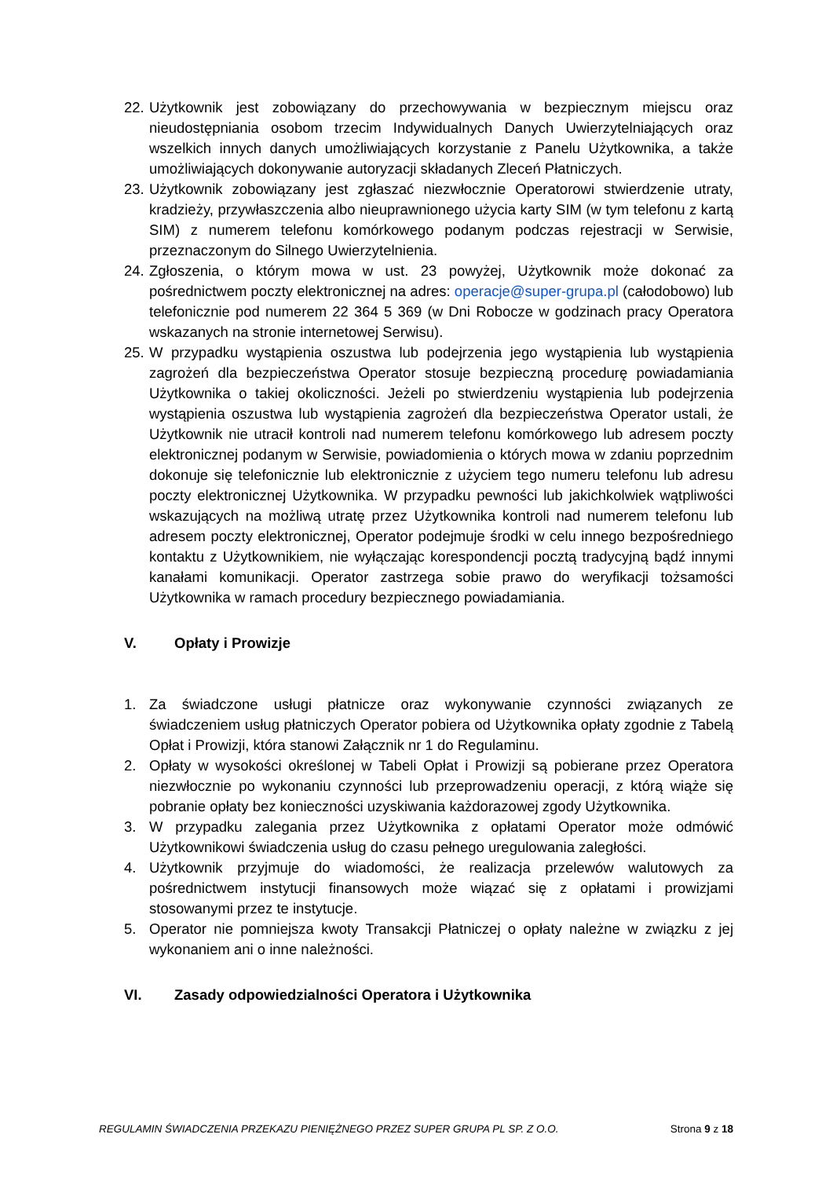22.
Użytkownik jest zobowiązany do przechowywania w bezpiecznym miejscu oraz nieudostępniania osobom trzecim Indywidualnych Danych Uwierzytelniających oraz wszelkich innych danych umożliwiających korzystanie z Panelu Użytkownika, a także umożliwiających dokonywanie autoryzacji składanych Zleceń Płatniczych.
23.
Użytkownik zobowiązany jest zgłaszać niezwłocznie Operatorowi stwierdzenie utraty, kradzieży, przywłaszczenia albo nieuprawnionego użycia karty SIM (w tym telefonu z kartą SIM) z numerem telefonu komórkowego podanym podczas rejestracji w Serwisie, przeznaczonym do Silnego Uwierzytelnienia.
24.
Zgłoszenia, o którym mowa w ust. 23 powyżej, Użytkownik może dokonać za pośrednictwem poczty elektronicznej na adres: operacje@super-grupa.pl (całodobowo) lub telefonicznie pod numerem 22 364 5 369 (w Dni Robocze w godzinach pracy Operatora wskazanych na stronie internetowej Serwisu).
25.
W przypadku wystąpienia oszustwa lub podejrzenia jego wystąpienia lub wystąpienia zagrożeń dla bezpieczeństwa Operator stosuje bezpieczną procedurę powiadamiania Użytkownika o takiej okoliczności. Jeżeli po stwierdzeniu wystąpienia lub podejrzenia wystąpienia oszustwa lub wystąpienia zagrożeń dla bezpieczeństwa Operator ustali, że Użytkownik nie utracił kontroli nad numerem telefonu komórkowego lub adresem poczty elektronicznej podanym w Serwisie, powiadomienia o których mowa w zdaniu poprzednim dokonuje się telefonicznie lub elektronicznie z użyciem tego numeru telefonu lub adresu poczty elektronicznej Użytkownika. W przypadku pewności lub jakichkolwiek wątpliwości wskazujących na możliwą utratę przez Użytkownika kontroli nad numerem telefonu lub adresem poczty elektronicznej, Operator podejmuje środki w celu innego bezpośredniego kontaktu z Użytkownikiem, nie wyłączając korespondencji pocztą tradycyjną bądź innymi kanałami komunikacji. Operator zastrzega sobie prawo do weryfikacji tożsamości Użytkownika w ramach procedury bezpiecznego powiadamiania.
V. Opłaty i Prowizje
1. Za świadczone usługi płatnicze oraz wykonywanie czynności związanych ze świadczeniem usług płatniczych Operator pobiera od Użytkownika opłaty zgodnie z Tabelą Opłat i Prowizji, która stanowi Załącznik nr 1 do Regulaminu.
2. Opłaty w wysokości określonej w Tabeli Opłat i Prowizji są pobierane przez Operatora niezwłocznie po wykonaniu czynności lub przeprowadzeniu operacji, z którą wiąże się pobranie opłaty bez konieczności uzyskiwania każdorazowej zgody Użytkownika.
3. W przypadku zalegania przez Użytkownika z opłatami Operator może odmówić Użytkownikowi świadczenia usług do czasu pełnego uregulowania zaległości.
4. Użytkownik przyjmuje do wiadomości, że realizacja przelewów walutowych za pośrednictwem instytucji finansowych może wiązać się z opłatami i prowizjami stosowanymi przez te instytucje.
5. Operator nie pomniejsza kwoty Transakcji Płatniczej o opłaty należne w związku z jej wykonaniem ani o inne należności.
VI. Zasady odpowiedzialności Operatora i Użytkownika
REGULAMIN ŚWIADCZENIA PRZEKAZU PIENIĘŻNEGO PRZEZ SUPER GRUPA PL SP. Z O.O. Strona 9 z 18